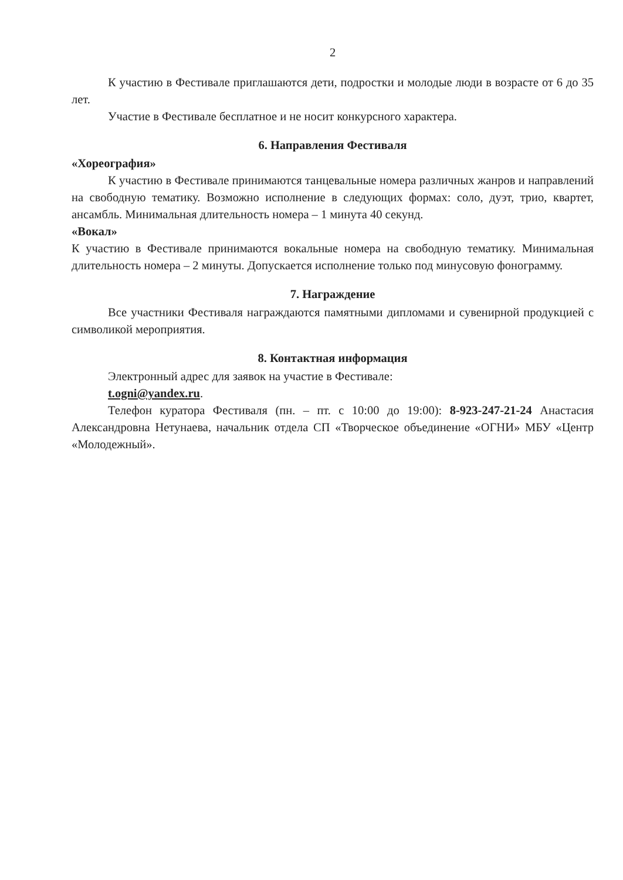2
К участию в Фестивале приглашаются дети, подростки и молодые люди в возрасте от 6 до 35 лет.
Участие в Фестивале бесплатное и не носит конкурсного характера.
6. Направления Фестиваля
«Хореография»
К участию в Фестивале принимаются танцевальные номера различных жанров и направлений на свободную тематику. Возможно исполнение в следующих формах: соло, дуэт, трио, квартет, ансамбль. Минимальная длительность номера – 1 минута 40 секунд.
«Вокал»
К участию в Фестивале принимаются вокальные номера на свободную тематику. Минимальная длительность номера – 2 минуты. Допускается исполнение только под минусовую фонограмму.
7. Награждение
Все участники Фестиваля награждаются памятными дипломами и сувенирной продукцией с символикой мероприятия.
8. Контактная информация
Электронный адрес для заявок на участие в Фестивале:
t.ogni@yandex.ru.
Телефон куратора Фестиваля (пн. – пт. с 10:00 до 19:00): 8-923-247-21-24 Анастасия Александровна Нетунаева, начальник отдела СП «Творческое объединение «ОГНИ» МБУ «Центр «Молодежный».